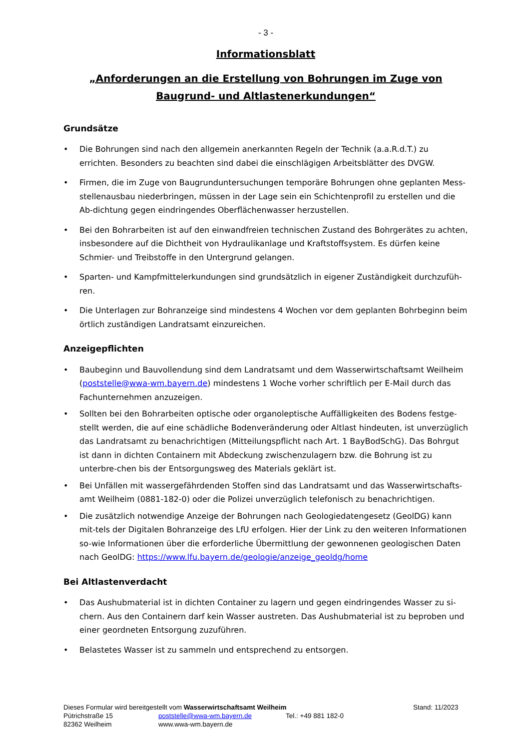- 3 -
Informationsblatt
„Anforderungen an die Erstellung von Bohrungen im Zuge von
Baugrund- und Altlastenerkundungen“
Grundsätze
• Die Bohrungen sind nach den allgemein anerkannten Regeln der Technik (a.a.R.d.T.) zu errichten. Besonders zu beachten sind dabei die einschlägigen Arbeitsblätter des DVGW.
• Firmen, die im Zuge von Baugrunduntersuchungen temporäre Bohrungen ohne geplanten Mess-stellenausbau niederbringen, müssen in der Lage sein ein Schichtenprofil zu erstellen und die Ab-dichtung gegen eindringendes Oberflächenwasser herzustellen.
• Bei den Bohrarbeiten ist auf den einwandfreien technischen Zustand des Bohrgerätes zu achten, insbesondere auf die Dichtheit von Hydraulikanlage und Kraftstoffsystem. Es dürfen keine Schmier- und Treibstoffe in den Untergrund gelangen.
• Sparten- und Kampfmittelerkundungen sind grundsätzlich in eigener Zuständigkeit durchzufüh-ren.
• Die Unterlagen zur Bohranzeige sind mindestens 4 Wochen vor dem geplanten Bohrbeginn beim örtlich zuständigen Landratsamt einzureichen.
Anzeigepflichten
• Baubeginn und Bauvollendung sind dem Landratsamt und dem Wasserwirtschaftsamt Weilheim (poststelle@wwa-wm.bayern.de) mindestens 1 Woche vorher schriftlich per E-Mail durch das Fachunternehmen anzuzeigen.
• Sollten bei den Bohrarbeiten optische oder organoleptische Auffälligkeiten des Bodens festge-stellt werden, die auf eine schädliche Bodenveränderung oder Altlast hindeuten, ist unverzüglich das Landratsamt zu benachrichtigen (Mitteilungspflicht nach Art. 1 BayBodSchG). Das Bohrgut ist dann in dichten Containern mit Abdeckung zwischenzulagern bzw. die Bohrung ist zu unterbre-chen bis der Entsorgungsweg des Materials geklärt ist.
• Bei Unfällen mit wassergefährdenden Stoffen sind das Landratsamt und das Wasserwirtschafts-amt Weilheim (0881-182-0) oder die Polizei unverzüglich telefonisch zu benachrichtigen.
• Die zusätzlich notwendige Anzeige der Bohrungen nach Geologiedatengesetz (GeolDG) kann mit-tels der Digitalen Bohranzeige des LfU erfolgen. Hier der Link zu den weiteren Informationen so-wie Informationen über die erforderliche Übermittlung der gewonnenen geologischen Daten nach GeolDG: https://www.lfu.bayern.de/geologie/anzeige_geoldg/home
Bei Altlastenverdacht
• Das Aushubmaterial ist in dichten Container zu lagern und gegen eindringendes Wasser zu si-chern. Aus den Containern darf kein Wasser austreten. Das Aushubmaterial ist zu beproben und einer geordneten Entsorgung zuzuführen.
• Belastetes Wasser ist zu sammeln und entsprechend zu entsorgen.
Dieses Formular wird bereitgestellt vom Wasserwirtschaftsamt Weilheim
Pütrichstraße 15
82362 Weilheim
poststelle@wwa-wm.bayern.de
www.wwa-wm.bayern.de
Tel.: +49 881 182-0 Stand: 11/2023